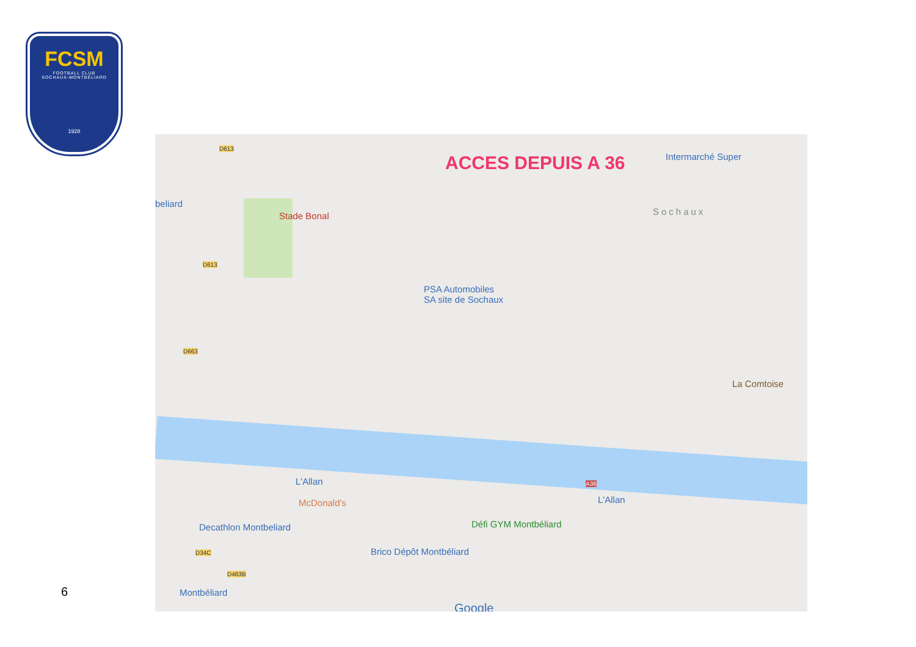FCSM
FOOTBALL CLUB
SOCHAUX-MONTBÉLIARD
1928
ACCES DEPUIS A 36
Stade Bonal
Intermarché Super
Sochaux
PSA Automobiles
SA site de Sochaux
beliard
L'Allan
L'Allan
McDonald's
Decathlon Montbeliard Défi GYM Montbéliard
Brico Dépôt Montbéliard
Montbéliard
La Comtoise
A36
D613
D613
D663
D34C
D463B
Google
6